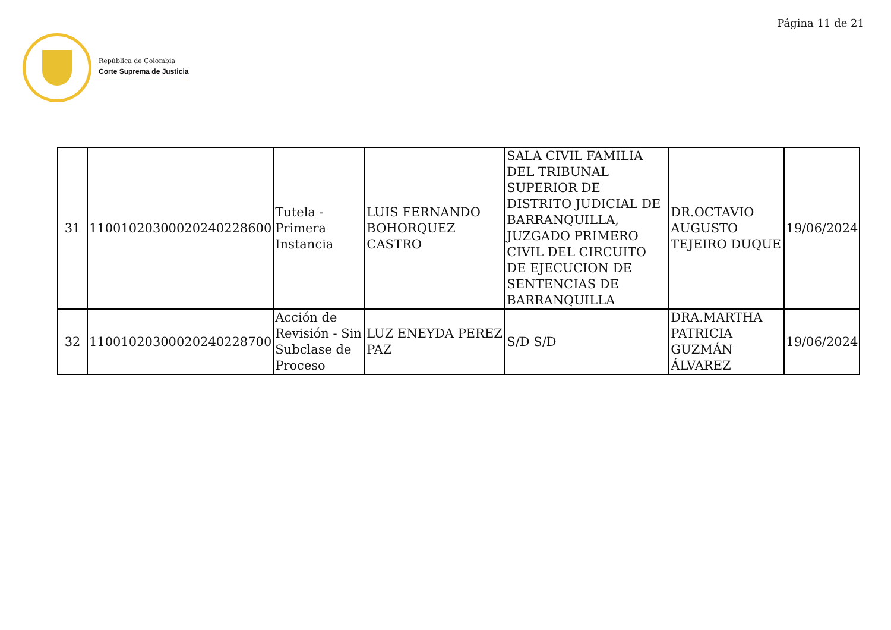Página 11 de 21
República de Colombia
Corte Suprema de Justicia
| 31 | 11001020300020240228600 | Tutela - Primera Instancia | LUIS FERNANDO BOHORQUEZ CASTRO | SALA CIVIL FAMILIA DEL TRIBUNAL SUPERIOR DE DISTRITO JUDICIAL DE BARRANQUILLA, JUZGADO PRIMERO CIVIL DEL CIRCUITO DE EJECUCION DE SENTENCIAS DE BARRANQUILLA | DR.OCTAVIO AUGUSTO TEJEIRO DUQUE | 19/06/2024 |
| 32 | 11001020300020240228700 | Acción de Revisión - Sin Subclase de Proceso | LUZ ENEYDA PEREZ PAZ | S/D S/D | DRA.MARTHA PATRICIA GUZMÁN ÁLVAREZ | 19/06/2024 |